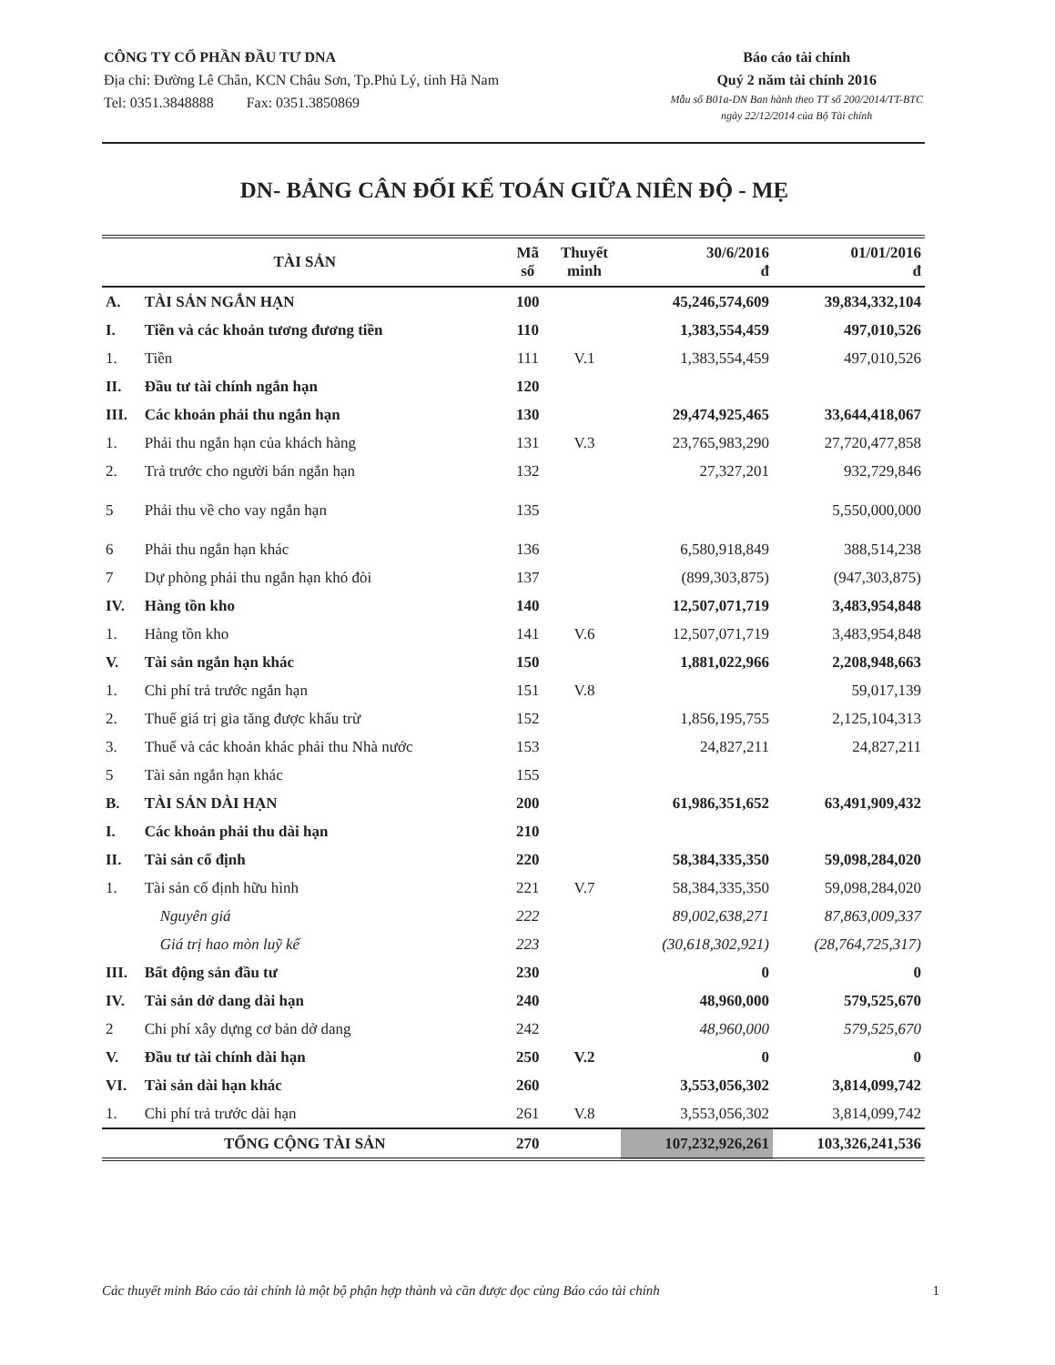CÔNG TY CỔ PHẦN ĐẦU TƯ DNA
Địa chỉ: Đường Lê Chân, KCN Châu Sơn, Tp.Phủ Lý, tỉnh Hà Nam
Tel: 0351.3848888 Fax: 0351.3850869
Báo cáo tài chính
Quý 2 năm tài chính 2016
Mẫu số B01a-DN Ban hành theo TT số 200/2014/TT-BTC
ngày 22/12/2014 của Bộ Tài chính
DN- BẢNG CÂN ĐỐI KẾ TOÁN GIỮA NIÊN ĐỘ - MẸ
| TÀI SẢN | | Mã số | Thuyết minh | 30/6/2016 đ | 01/01/2016 đ |
| --- | --- | --- | --- | --- | --- |
| A. | TÀI SẢN NGẮN HẠN | 100 | | 45,246,574,609 | 39,834,332,104 |
| I. | Tiền và các khoản tương đương tiền | 110 | | 1,383,554,459 | 497,010,526 |
| 1. | Tiền | 111 | V.1 | 1,383,554,459 | 497,010,526 |
| II. | Đầu tư tài chính ngắn hạn | 120 | | | |
| III. | Các khoản phải thu ngắn hạn | 130 | | 29,474,925,465 | 33,644,418,067 |
| 1. | Phải thu ngắn hạn của khách hàng | 131 | V.3 | 23,765,983,290 | 27,720,477,858 |
| 2. | Trả trước cho người bán ngắn hạn | 132 | | 27,327,201 | 932,729,846 |
| 5 | Phải thu về cho vay ngắn hạn | 135 | | | 5,550,000,000 |
| 6 | Phải thu ngắn hạn khác | 136 | | 6,580,918,849 | 388,514,238 |
| 7 | Dự phòng phải thu ngắn hạn khó đòi | 137 | | (899,303,875) | (947,303,875) |
| IV. | Hàng tồn kho | 140 | | 12,507,071,719 | 3,483,954,848 |
| 1. | Hàng tồn kho | 141 | V.6 | 12,507,071,719 | 3,483,954,848 |
| V. | Tài sản ngắn hạn khác | 150 | | 1,881,022,966 | 2,208,948,663 |
| 1. | Chi phí trả trước ngắn hạn | 151 | V.8 | | 59,017,139 |
| 2. | Thuế giá trị gia tăng được khấu trừ | 152 | | 1,856,195,755 | 2,125,104,313 |
| 3. | Thuế và các khoản khác phải thu Nhà nước | 153 | | 24,827,211 | 24,827,211 |
| 5 | Tài sản ngắn hạn khác | 155 | | | |
| B. | TÀI SẢN DÀI HẠN | 200 | | 61,986,351,652 | 63,491,909,432 |
| I. | Các khoản phải thu dài hạn | 210 | | | |
| II. | Tài sản cố định | 220 | | 58,384,335,350 | 59,098,284,020 |
| 1. | Tài sản cố định hữu hình | 221 | V.7 | 58,384,335,350 | 59,098,284,020 |
| | Nguyên giá | 222 | | 89,002,638,271 | 87,863,009,337 |
| | Giá trị hao mòn luỹ kế | 223 | | (30,618,302,921) | (28,764,725,317) |
| III. | Bất động sản đầu tư | 230 | | 0 | 0 |
| IV. | Tài sản dở dang dài hạn | 240 | | 48,960,000 | 579,525,670 |
| 2 | Chi phí xây dựng cơ bản dở dang | 242 | | 48,960,000 | 579,525,670 |
| V. | Đầu tư tài chính dài hạn | 250 | V.2 | 0 | 0 |
| VI. | Tài sản dài hạn khác | 260 | | 3,553,056,302 | 3,814,099,742 |
| 1. | Chi phí trả trước dài hạn | 261 | V.8 | 3,553,056,302 | 3,814,099,742 |
| TỔNG CỘNG TÀI SẢN | | 270 | | 107,232,926,261 | 103,326,241,536 |
Các thuyết minh Báo cáo tài chính là một bộ phận hợp thành và cần được đọc cùng Báo cáo tài chính 1